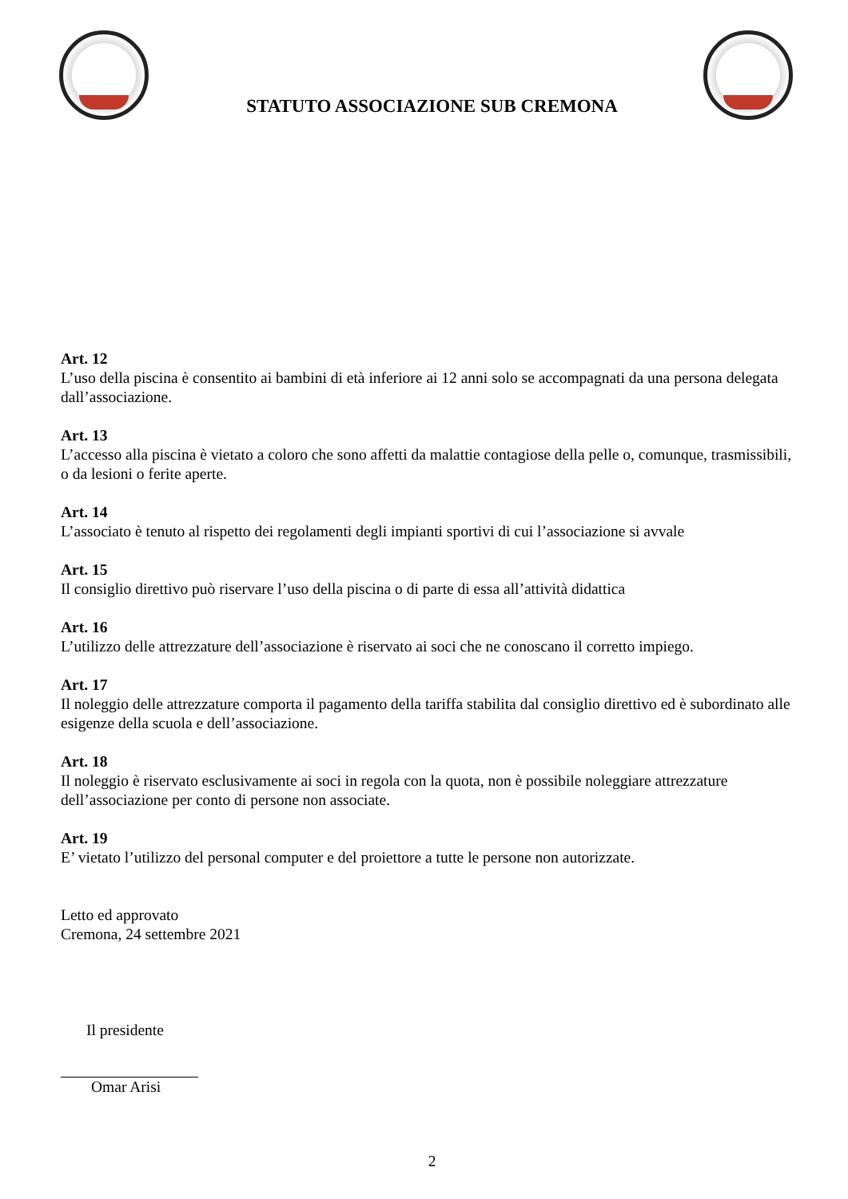STATUTO ASSOCIAZIONE SUB CREMONA
Art. 12
L’uso della piscina è consentito ai bambini di età inferiore ai 12 anni solo se accompagnati da una persona delegata dall’associazione.
Art. 13
L’accesso alla piscina è vietato a coloro che sono affetti da malattie contagiose della pelle o, comunque, trasmissibili, o da lesioni o ferite aperte.
Art. 14
L’associato è tenuto al rispetto dei regolamenti degli impianti sportivi di cui l’associazione si avvale
Art. 15
Il consiglio direttivo può riservare l’uso della piscina o di parte di essa all’attività didattica
Art. 16
L’utilizzo delle attrezzature dell’associazione è riservato ai soci che ne conoscano il corretto impiego.
Art. 17
Il noleggio delle attrezzature comporta il pagamento della tariffa stabilita dal consiglio direttivo ed è subordinato alle esigenze della scuola e dell’associazione.
Art. 18
Il noleggio è riservato esclusivamente ai soci in regola con la quota, non è possibile noleggiare attrezzature dell’associazione per conto di persone non associate.
Art. 19
E’ vietato l’utilizzo del personal computer e del proiettore a tutte le persone non autorizzate.
Letto ed approvato
Cremona, 24 settembre 2021
Il presidente
Omar Arisi
2